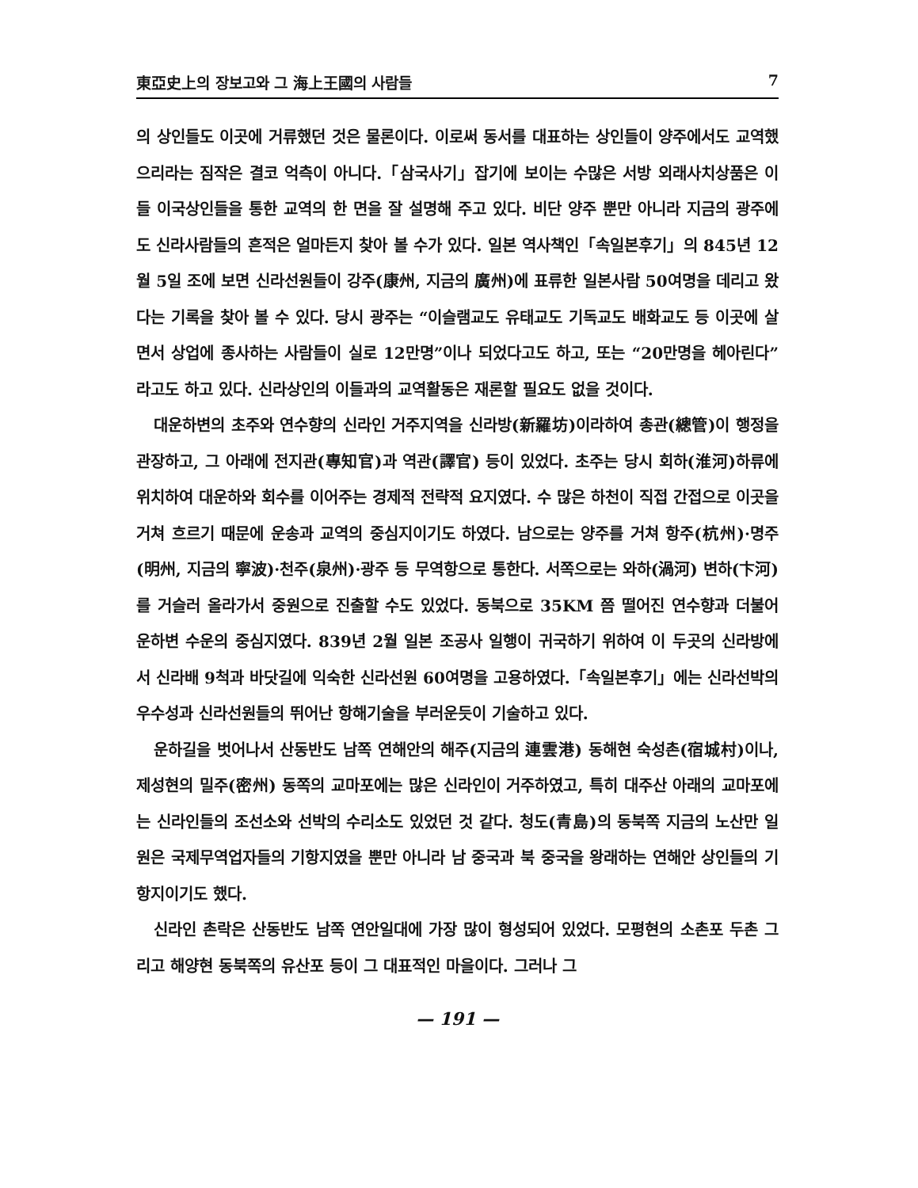東亞史上의 장보고와 그 海上王國의 사람들 7
의 상인들도 이곳에 거류했던 것은 물론이다. 이로써 동서를 대표하는 상인들이 양주에서도 교역했으리라는 짐작은 결코 억측이 아니다.「삼국사기」잡기에 보이는 수많은 서방 외래사치상품은 이들 이국상인들을 통한 교역의 한 면을 잘 설명해 주고 있다. 비단 양주 뿐만 아니라 지금의 광주에도 신라사람들의 흔적은 얼마든지 찾아 볼 수가 있다. 일본 역사책인「속일본후기」의 845년 12월 5일 조에 보면 신라선원들이 강주(康州, 지금의 廣州)에 표류한 일본사람 50여명을 데리고 왔다는 기록을 찾아 볼 수 있다. 당시 광주는 “이슬램교도 유태교도 기독교도 배화교도 등 이곳에 살면서 상업에 종사하는 사람들이 실로 12만명”이나 되었다고도 하고, 또는 “20만명을 헤아린다”라고도 하고 있다. 신라상인의 이들과의 교역활동은 재론할 필요도 없을 것이다.
대운하변의 초주와 연수향의 신라인 거주지역을 신라방(新羅坊)이라하여 총관(總管)이 행정을 관장하고, 그 아래에 전지관(專知官)과 역관(譯官) 등이 있었다. 초주는 당시 회하(淮河)하류에 위치하여 대운하와 회수를 이어주는 경제적 전략적 요지였다. 수 많은 하천이 직접 간접으로 이곳을 거쳐 흐르기 때문에 운송과 교역의 중심지이기도 하였다. 남으로는 양주를 거쳐 항주(杭州)·명주(明州, 지금의 寧波)·천주(泉州)·광주 등 무역항으로 통한다. 서쪽으로는 와하(渦河) 변하(卞河)를 거슬러 올라가서 중원으로 진출할 수도 있었다. 동북으로 35KM 쯤 떨어진 연수향과 더불어 운하변 수운의 중심지였다. 839년 2월 일본 조공사 일행이 귀국하기 위하여 이 두곳의 신라방에서 신라배 9척과 바닷길에 익숙한 신라선원 60여명을 고용하였다.「속일본후기」에는 신라선박의 우수성과 신라선원들의 뛰어난 항해기술을 부러운듯이 기술하고 있다.
운하길을 벗어나서 산동반도 남쪽 연해안의 해주(지금의 連雲港) 동해현 숙성촌(宿城村)이나, 제성현의 밀주(密州) 동쪽의 교마포에는 많은 신라인이 거주하였고, 특히 대주산 아래의 교마포에는 신라인들의 조선소와 선박의 수리소도 있었던 것 같다. 청도(青島)의 동북쪽 지금의 노산만 일원은 국제무역업자들의 기항지였을 뿐만 아니라 남 중국과 북 중국을 왕래하는 연해안 상인들의 기항지이기도 했다.
신라인 촌락은 산동반도 남쪽 연안일대에 가장 많이 형성되어 있었다. 모평현의 소촌포 두촌 그리고 해양현 동북쪽의 유산포 등이 그 대표적인 마을이다. 그러나 그
— 191 —